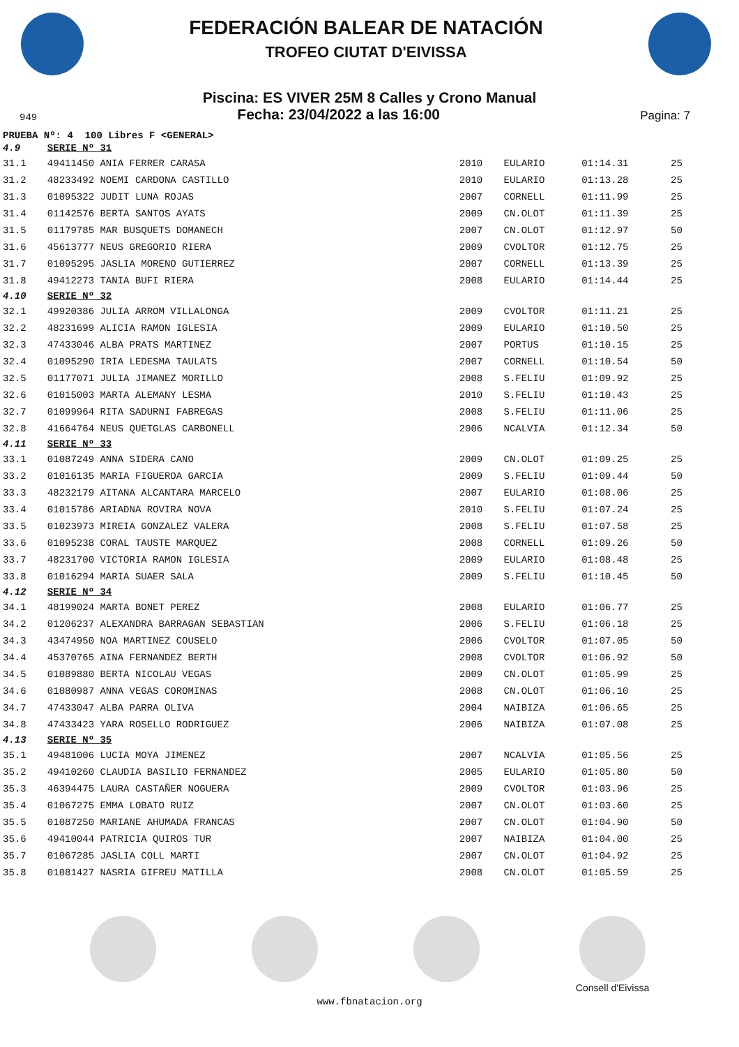FEDERACIÓN BALEAR DE NATACIÓN
TROFEO CIUTAT D'EIVISSA
Piscina: ES VIVER 25M 8 Calles y Crono Manual
949 Fecha: 23/04/2022 a las 16:00 Pagina: 7
PRUEBA Nº: 4 100 Libres F <GENERAL>
| 4.9 | SERIE Nº 31 | | | | |
| 31.1 | 49411450 ANIA FERRER CARASA | 2010 | EULARIO | 01:14.31 | 25 |
| 31.2 | 48233492 NOEMI CARDONA CASTILLO | 2010 | EULARIO | 01:13.28 | 25 |
| 31.3 | 01095322 JUDIT LUNA ROJAS | 2007 | CORNELL | 01:11.99 | 25 |
| 31.4 | 01142576 BERTA SANTOS AYATS | 2009 | CN.OLOT | 01:11.39 | 25 |
| 31.5 | 01179785 MAR BUSQUETS DOMANECH | 2007 | CN.OLOT | 01:12.97 | 50 |
| 31.6 | 45613777 NEUS GREGORIO RIERA | 2009 | CVOLTOR | 01:12.75 | 25 |
| 31.7 | 01095295 JASLIA MORENO GUTIERREZ | 2007 | CORNELL | 01:13.39 | 25 |
| 31.8 | 49412273 TANIA BUFI RIERA | 2008 | EULARIO | 01:14.44 | 25 |
| 4.10 | SERIE Nº 32 | | | | |
| 32.1 | 49920386 JULIA ARROM VILLALONGA | 2009 | CVOLTOR | 01:11.21 | 25 |
| 32.2 | 48231699 ALICIA RAMON IGLESIA | 2009 | EULARIO | 01:10.50 | 25 |
| 32.3 | 47433046 ALBA PRATS MARTINEZ | 2007 | PORTUS | 01:10.15 | 25 |
| 32.4 | 01095290 IRIA LEDESMA TAULATS | 2007 | CORNELL | 01:10.54 | 50 |
| 32.5 | 01177071 JULIA JIMANEZ MORILLO | 2008 | S.FELIU | 01:09.92 | 25 |
| 32.6 | 01015003 MARTA ALEMANY LESMA | 2010 | S.FELIU | 01:10.43 | 25 |
| 32.7 | 01099964 RITA SADURNI FABREGAS | 2008 | S.FELIU | 01:11.06 | 25 |
| 32.8 | 41664764 NEUS QUETGLAS CARBONELL | 2006 | NCALVIA | 01:12.34 | 50 |
| 4.11 | SERIE Nº 33 | | | | |
| 33.1 | 01087249 ANNA SIDERA CANO | 2009 | CN.OLOT | 01:09.25 | 25 |
| 33.2 | 01016135 MARIA FIGUEROA GARCIA | 2009 | S.FELIU | 01:09.44 | 50 |
| 33.3 | 48232179 AITANA ALCANTARA MARCELO | 2007 | EULARIO | 01:08.06 | 25 |
| 33.4 | 01015786 ARIADNA ROVIRA NOVA | 2010 | S.FELIU | 01:07.24 | 25 |
| 33.5 | 01023973 MIREIA GONZALEZ VALERA | 2008 | S.FELIU | 01:07.58 | 25 |
| 33.6 | 01095238 CORAL TAUSTE MARQUEZ | 2008 | CORNELL | 01:09.26 | 50 |
| 33.7 | 48231700 VICTORIA RAMON IGLESIA | 2009 | EULARIO | 01:08.48 | 25 |
| 33.8 | 01016294 MARIA SUAER SALA | 2009 | S.FELIU | 01:10.45 | 50 |
| 4.12 | SERIE Nº 34 | | | | |
| 34.1 | 48199024 MARTA BONET PEREZ | 2008 | EULARIO | 01:06.77 | 25 |
| 34.2 | 01206237 ALEXANDRA BARRAGAN SEBASTIAN | 2006 | S.FELIU | 01:06.18 | 25 |
| 34.3 | 43474950 NOA MARTINEZ COUSELO | 2006 | CVOLTOR | 01:07.05 | 50 |
| 34.4 | 45370765 AINA FERNANDEZ BERTH | 2008 | CVOLTOR | 01:06.92 | 50 |
| 34.5 | 01089880 BERTA NICOLAU VEGAS | 2009 | CN.OLOT | 01:05.99 | 25 |
| 34.6 | 01080987 ANNA VEGAS COROMINAS | 2008 | CN.OLOT | 01:06.10 | 25 |
| 34.7 | 47433047 ALBA PARRA OLIVA | 2004 | NAIBIZA | 01:06.65 | 25 |
| 34.8 | 47433423 YARA ROSELLO RODRIGUEZ | 2006 | NAIBIZA | 01:07.08 | 25 |
| 4.13 | SERIE Nº 35 | | | | |
| 35.1 | 49481006 LUCIA MOYA JIMENEZ | 2007 | NCALVIA | 01:05.56 | 25 |
| 35.2 | 49410260 CLAUDIA BASILIO FERNANDEZ | 2005 | EULARIO | 01:05.80 | 50 |
| 35.3 | 46394475 LAURA CASTAÑER NOGUERA | 2009 | CVOLTOR | 01:03.96 | 25 |
| 35.4 | 01067275 EMMA LOBATO RUIZ | 2007 | CN.OLOT | 01:03.60 | 25 |
| 35.5 | 01087250 MARIANE AHUMADA FRANCAS | 2007 | CN.OLOT | 01:04.90 | 50 |
| 35.6 | 49410044 PATRICIA QUIROS TUR | 2007 | NAIBIZA | 01:04.00 | 25 |
| 35.7 | 01067285 JASLIA COLL MARTI | 2007 | CN.OLOT | 01:04.92 | 25 |
| 35.8 | 01081427 NASRIA GIFREU MATILLA | 2008 | CN.OLOT | 01:05.59 | 25 |
Consell d'Eivissa
www.fbnatacion.org